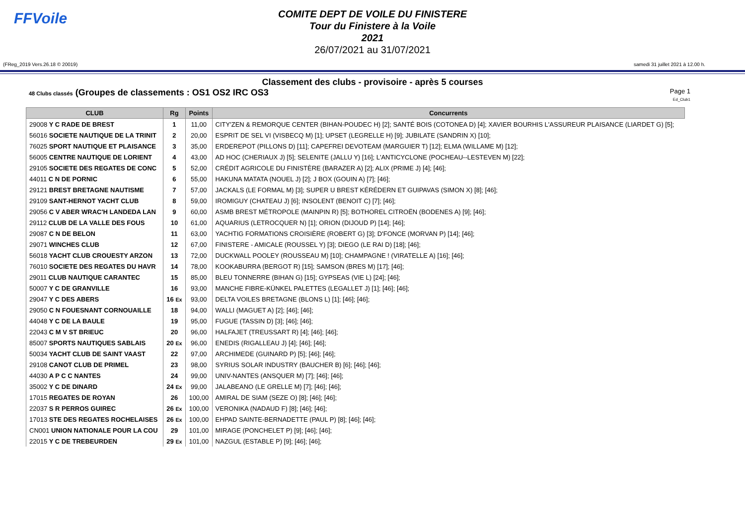FFVoile
COMITE DEPT DE VOILE DU FINISTERE
Tour du Finistere à la Voile
2021
26/07/2021 au 31/07/2021
(FReg_2019 Vers.26.18 © 20019) samedi 31 juillet 2021 à 12.00 h.
Classement des clubs - provisoire - après 5 courses
48 Clubs classés (Groupes de classements : OS1 OS2 IRC OS3 Page 1
Ed_Club1
| CLUB | Rg | Points | Concurrents |
| --- | --- | --- | --- |
| 29008 Y C RADE DE BREST | 1 | 11,00 | CITY'ZEN & REMORQUE CENTER (BIHAN-POUDEC H) [2]; SANTÉ BOIS (COTONEA D) [4]; XAVIER BOURHIS L'ASSUREUR PLAISANCE (LIARDET G) [5]; |
| 56016 SOCIETE NAUTIQUE DE LA TRINIT | 2 | 20,00 | ESPRIT DE SEL VI (VISBECQ M) [1]; UPSET (LEGRELLE H) [9]; JUBILATE (SANDRIN X) [10]; |
| 76025 SPORT NAUTIQUE ET PLAISANCE | 3 | 35,00 | ERDEREPOT (PILLONS D) [11]; CAPEFREI DEVOTEAM (MARGUIER T) [12]; ELMA (WILLAME M) [12]; |
| 56005 CENTRE NAUTIQUE DE LORIENT | 4 | 43,00 | AD HOC (CHERIAUX J) [5]; SELENITE (JALLU Y) [16]; L'ANTICYCLONE (POCHEAU--LESTEVEN M) [22]; |
| 29105 SOCIETE DES REGATES DE CONC | 5 | 52,00 | CRÉDIT AGRICOLE DU FINISTÈRE (BARAZER A) [2]; ALIX (PRIME J) [4]; [46]; |
| 44011 C N DE PORNIC | 6 | 55,00 | HAKUNA MATATA (NOUEL J) [2]; J BOX (GOUIN A) [7]; [46]; |
| 29121 BREST BRETAGNE NAUTISME | 7 | 57,00 | JACKALS (LE FORMAL M) [3]; SUPER U BREST KÉRÉDERN ET GUIPAVAS (SIMON X) [8]; [46]; |
| 29109 SANT-HERNOT YACHT CLUB | 8 | 59,00 | IROMIGUY (CHATEAU J) [6]; INSOLENT (BENOIT C) [7]; [46]; |
| 29056 C V ABER WRAC'H LANDEDA LAN | 9 | 60,00 | ASMB BREST MÉTROPOLE (MAINPIN R) [5]; BOTHOREL CITROËN (BODENES A) [9]; [46]; |
| 29112 CLUB DE LA VALLE DES FOUS | 10 | 61,00 | AQUARIUS (LETROCQUER N) [1]; ORION (DIJOUD P) [14]; [46]; |
| 29087 C N DE BELON | 11 | 63,00 | YACHTIG FORMATIONS CROISIÈRE (ROBERT G) [3]; D'FONCE (MORVAN P) [14]; [46]; |
| 29071 WINCHES CLUB | 12 | 67,00 | FINISTERE - AMICALE (ROUSSEL Y) [3]; DIEGO (LE RAI D) [18]; [46]; |
| 56018 YACHT CLUB CROUESTY ARZON | 13 | 72,00 | DUCKWALL POOLEY (ROUSSEAU M) [10]; CHAMPAGNE ! (VIRATELLE A) [16]; [46]; |
| 76010 SOCIETE DES REGATES DU HAVR | 14 | 78,00 | KOOKABURRA (BERGOT R) [15]; SAMSON (BRES M) [17]; [46]; |
| 29011 CLUB NAUTIQUE CARANTEC | 15 | 85,00 | BLEU TONNERRE (BIHAN G) [15]; GYPSEAS (VIE L) [24]; [46]; |
| 50007 Y C DE GRANVILLE | 16 | 93,00 | MANCHE FIBRE-KÜNKEL PALETTES (LEGALLET J) [1]; [46]; [46]; |
| 29047 Y C DES ABERS | 16 Ex | 93,00 | DELTA VOILES BRETAGNE (BLONS L) [1]; [46]; [46]; |
| 29050 C N FOUESNANT CORNOUAILLE | 18 | 94,00 | WALLI (MAGUET A) [2]; [46]; [46]; |
| 44048 Y C DE LA BAULE | 19 | 95,00 | FUGUE (TASSIN D) [3]; [46]; [46]; |
| 22043 C M V ST BRIEUC | 20 | 96,00 | HALFAJET (TREUSSART R) [4]; [46]; [46]; |
| 85007 SPORTS NAUTIQUES SABLAIS | 20 Ex | 96,00 | ENEDIS (RIGALLEAU J) [4]; [46]; [46]; |
| 50034 YACHT CLUB DE SAINT VAAST | 22 | 97,00 | ARCHIMEDE (GUINARD P) [5]; [46]; [46]; |
| 29108 CANOT CLUB DE PRIMEL | 23 | 98,00 | SYRIUS SOLAR INDUSTRY (BAUCHER B) [6]; [46]; [46]; |
| 44030 A P C C NANTES | 24 | 99,00 | UNIV-NANTES (ANSQUER M) [7]; [46]; [46]; |
| 35002 Y C DE DINARD | 24 Ex | 99,00 | JALABEANO (LE GRELLE M) [7]; [46]; [46]; |
| 17015 REGATES DE ROYAN | 26 | 100,00 | AMIRAL DE SIAM (SEZE O) [8]; [46]; [46]; |
| 22037 S R PERROS GUIREC | 26 Ex | 100,00 | VERONIKA (NADAUD F) [8]; [46]; [46]; |
| 17013 STE DES REGATES ROCHELAISES | 26 Ex | 100,00 | EHPAD SAINTE-BERNADETTE (PAUL P) [8]; [46]; [46]; |
| CN001 UNION NATIONALE POUR LA COU | 29 | 101,00 | MIRAGE (PONCHELET P) [9]; [46]; [46]; |
| 22015 Y C DE TREBEURDEN | 29 Ex | 101,00 | NAZGUL (ESTABLE P) [9]; [46]; [46]; |